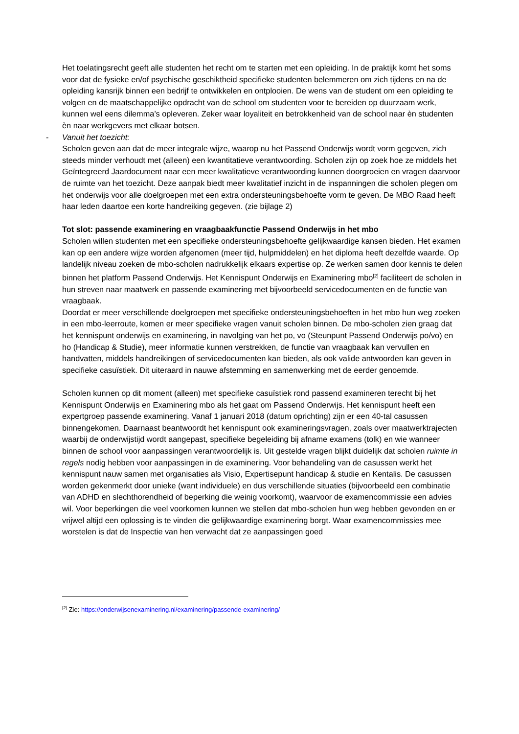Het toelatingsrecht geeft alle studenten het recht om te starten met een opleiding. In de praktijk komt het soms voor dat de fysieke en/of psychische geschiktheid specifieke studenten belemmeren om zich tijdens en na de opleiding kansrijk binnen een bedrijf te ontwikkelen en ontplooien. De wens van de student om een opleiding te volgen en de maatschappelijke opdracht van de school om studenten voor te bereiden op duurzaam werk, kunnen wel eens dilemma’s opleveren. Zeker waar loyaliteit en betrokkenheid van de school naar èn studenten èn naar werkgevers met elkaar botsen.
- Vanuit het toezicht:
Scholen geven aan dat de meer integrale wijze, waarop nu het Passend Onderwijs wordt vorm gegeven, zich steeds minder verhoudt met (alleen) een kwantitatieve verantwoording. Scholen zijn op zoek hoe ze middels het Geïntegreerd Jaardocument naar een meer kwalitatieve verantwoording kunnen doorgroeien en vragen daarvoor de ruimte van het toezicht. Deze aanpak biedt meer kwalitatief inzicht in de inspanningen die scholen plegen om het onderwijs voor alle doelgroepen met een extra ondersteuningsbehoefte vorm te geven. De MBO Raad heeft haar leden daartoe een korte handreiking gegeven. (zie bijlage 2)
Tot slot: passende examinering en vraagbaakfunctie Passend Onderwijs in het mbo
Scholen willen studenten met een specifieke ondersteuningsbehoefte gelijkwaardige kansen bieden. Het examen kan op een andere wijze worden afgenomen (meer tijd, hulpmiddelen) en het diploma heeft dezelfde waarde. Op landelijk niveau zoeken de mbo-scholen nadrukkelijk elkaars expertise op. Ze werken samen door kennis te delen binnen het platform Passend Onderwijs. Het Kennispunt Onderwijs en Examinering mbo<sup>[2]</sup> faciliteert de scholen in hun streven naar maatwerk en passende examinering met bijvoorbeeld servicedocumenten en de functie van vraagbaak.
Doordat er meer verschillende doelgroepen met specifieke ondersteuningsbehoeften in het mbo hun weg zoeken in een mbo-leerroute, komen er meer specifieke vragen vanuit scholen binnen. De mbo-scholen zien graag dat het kennispunt onderwijs en examinering, in navolging van het po, vo (Steunpunt Passend Onderwijs po/vo) en ho (Handicap & Studie), meer informatie kunnen verstrekken, de functie van vraagbaak kan vervullen en handvatten, middels handreikingen of servicedocumenten kan bieden, als ook valide antwoorden kan geven in specifieke casuïstiek. Dit uiteraard in nauwe afstemming en samenwerking met de eerder genoemde.
Scholen kunnen op dit moment (alleen) met specifieke casuïstiek rond passend examineren terecht bij het Kennispunt Onderwijs en Examinering mbo als het gaat om Passend Onderwijs. Het kennispunt heeft een expertgroep passende examinering. Vanaf 1 januari 2018 (datum oprichting) zijn er een 40-tal casussen binnengekomen. Daarnaast beantwoordt het kennispunt ook examineringsvragen, zoals over maatwerktrajecten waarbij de onderwijstijd wordt aangepast, specifieke begeleiding bij afname examens (tolk) en wie wanneer binnen de school voor aanpassingen verantwoordelijk is. Uit gestelde vragen blijkt duidelijk dat scholen ruimte in regels nodig hebben voor aanpassingen in de examinering. Voor behandeling van de casussen werkt het kennispunt nauw samen met organisaties als Visio, Expertisepunt handicap & studie en Kentalis. De casussen worden gekenmerkt door unieke (want individuele) en dus verschillende situaties (bijvoorbeeld een combinatie van ADHD en slechthorendheid of beperking die weinig voorkomt), waarvoor de examencommissie een advies wil. Voor beperkingen die veel voorkomen kunnen we stellen dat mbo-scholen hun weg hebben gevonden en er vrijwel altijd een oplossing is te vinden die gelijkwaardige examinering borgt. Waar examencommissies mee worstelen is dat de Inspectie van hen verwacht dat ze aanpassingen goed
<sup>[2]</sup> Zie: https://onderwijsenexaminering.nl/examinering/passende-examinering/